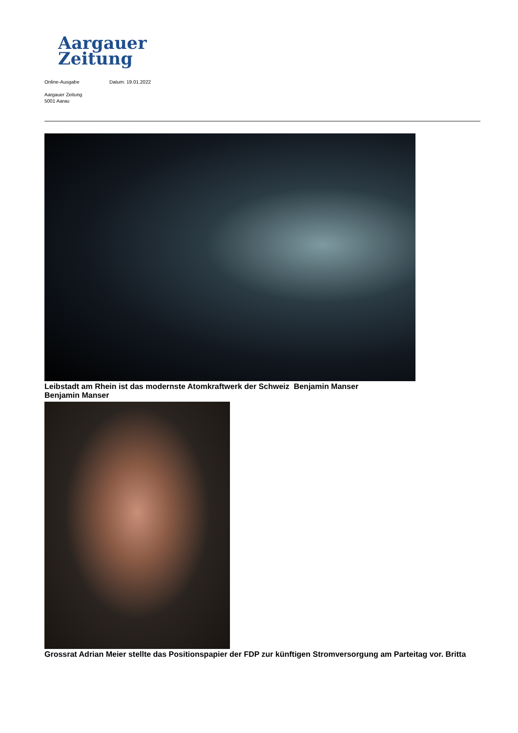Aargauer
Zeitung
Online-Ausgabe Datum: 19.01.2022
Aargauer Zeitung
5001 Aarau
Leibstadt am Rhein ist das modernste Atomkraftwerk der Schweiz Benjamin Manser
Benjamin Manser
Grossrat Adrian Meier stellte das Positionspapier der FDP zur künftigen Stromversorgung am Parteitag vor. Britta